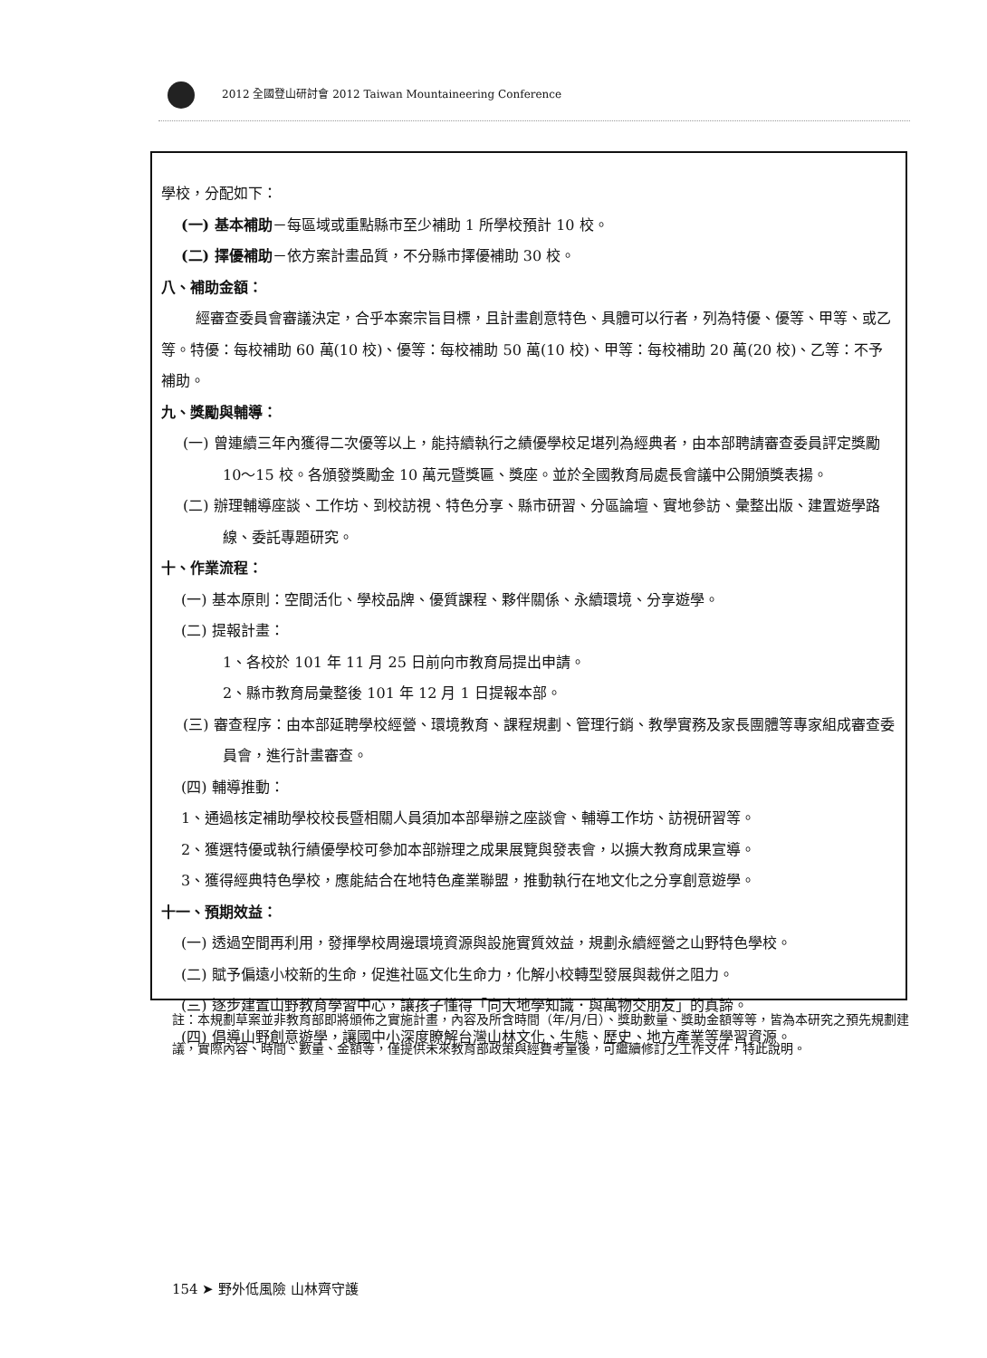2012 全國登山研討會 2012 Taiwan Mountaineering Conference
學校，分配如下：
(一) 基本補助－每區域或重點縣市至少補助 1 所學校預計 10 校。
(二) 擇優補助－依方案計畫品質，不分縣市擇優補助 30 校。
八、補助金額：
經審查委員會審議決定，合乎本案宗旨目標，且計畫創意特色、具體可以行者，列為特優、優等、甲等、或乙等。特優：每校補助 60 萬(10 校)、優等：每校補助 50 萬(10 校)、甲等：每校補助 20 萬(20 校)、乙等：不予補助。
九、獎勵與輔導：
(一) 曾連續三年內獲得二次優等以上，能持續執行之績優學校足堪列為經典者，由本部聘請審查委員評定獎勵 10～15 校。各頒發獎勵金 10 萬元暨獎匾、獎座。並於全國教育局處長會議中公開頒獎表揚。
(二) 辦理輔導座談、工作坊、到校訪視、特色分享、縣市研習、分區論壇、實地參訪、彙整出版、建置遊學路線、委託專題研究。
十、作業流程：
(一) 基本原則：空間活化、學校品牌、優質課程、夥伴關係、永續環境、分享遊學。
(二) 提報計畫：
1、各校於 101 年 11 月 25 日前向市教育局提出申請。
2、縣市教育局彙整後 101 年 12 月 1 日提報本部。
(三) 審查程序：由本部延聘學校經營、環境教育、課程規劃、管理行銷、教學實務及家長團體等專家組成審查委員會，進行計畫審查。
(四) 輔導推動：
1、通過核定補助學校校長暨相關人員須加本部舉辦之座談會、輔導工作坊、訪視研習等。
2、獲選特優或執行績優學校可參加本部辦理之成果展覽與發表會，以擴大教育成果宣導。
3、獲得經典特色學校，應能結合在地特色產業聯盟，推動執行在地文化之分享創意遊學。
十一、預期效益：
(一) 透過空間再利用，發揮學校周邊環境資源與設施實質效益，規劃永續經營之山野特色學校。
(二) 賦予偏遠小校新的生命，促進社區文化生命力，化解小校轉型發展與裁併之阻力。
(三) 逐步建置山野教育學習中心，讓孩子懂得「向大地學知識．與萬物交朋友」的真諦。
(四) 倡導山野創意遊學，讓國中小深度瞭解台灣山林文化、生態、歷史、地方產業等學習資源。
註：本規劃草案並非教育部即將頒佈之實施計畫，內容及所含時間（年/月/日）、獎助數量、獎助金額等等，皆為本研究之預先規劃建議，實際內容、時間、數量、金額等，僅提供未來教育部政策與經費考量後，可繼續修訂之工作文件，特此說明。
154 ➤ 野外低風險 山林齊守護